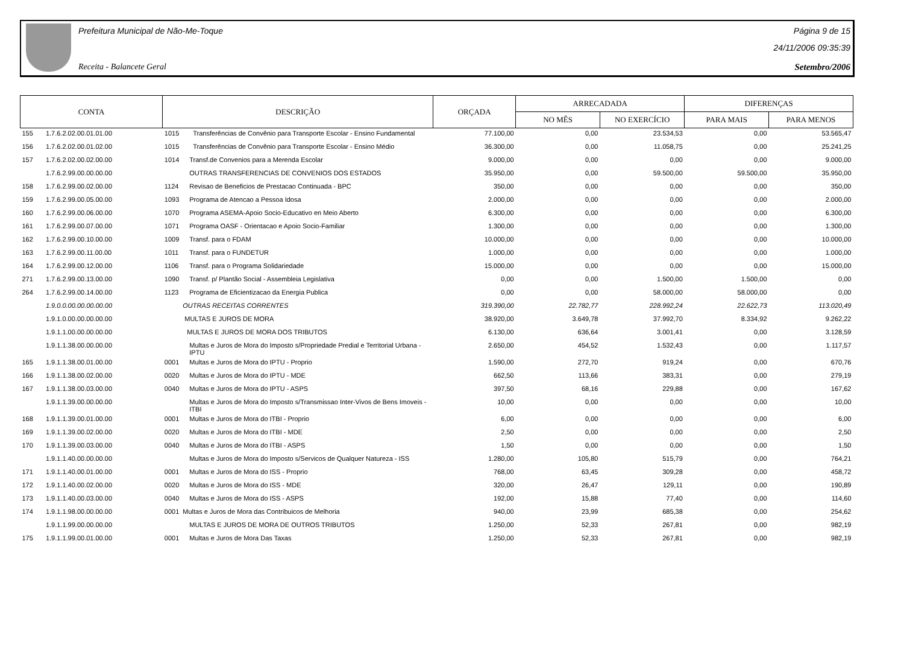Prefeitura Municipal de Não-Me-Toque
Receita - Balancete Geral
Página 9 de 15
24/11/2006 09:35:39
Setembro/2006
| CONTA | | DESCRIÇÃO | | ORÇADA | ARRECADADA | | DIFERENÇAS | |
| --- | --- | --- | --- | --- | --- | --- | --- | --- |
| | | | | | NO MÊS | NO EXERCÍCIO | PARA MAIS | PARA MENOS |
| 155 | 1.7.6.2.02.00.01.01.00 | 1015 | Transferências de Convênio para Transporte Escolar - Ensino Fundamental | 77.100,00 | 0,00 | 23.534,53 | 0,00 | 53.565,47 |
| 156 | 1.7.6.2.02.00.01.02.00 | 1015 | Transferências de Convênio para Transporte Escolar - Ensino Médio | 36.300,00 | 0,00 | 11.058,75 | 0,00 | 25.241,25 |
| 157 | 1.7.6.2.02.00.02.00.00 | 1014 | Transf.de Convenios para a Merenda Escolar | 9.000,00 | 0,00 | 0,00 | 0,00 | 9.000,00 |
| | 1.7.6.2.99.00.00.00.00 | | OUTRAS TRANSFERENCIAS DE CONVENIOS DOS ESTADOS | 35.950,00 | 0,00 | 59.500,00 | 59.500,00 | 35.950,00 |
| 158 | 1.7.6.2.99.00.02.00.00 | 1124 | Revisao de Beneficios de Prestacao Continuada - BPC | 350,00 | 0,00 | 0,00 | 0,00 | 350,00 |
| 159 | 1.7.6.2.99.00.05.00.00 | 1093 | Programa de Atencao a Pessoa Idosa | 2.000,00 | 0,00 | 0,00 | 0,00 | 2.000,00 |
| 160 | 1.7.6.2.99.00.06.00.00 | 1070 | Programa ASEMA-Apoio Socio-Educativo en Meio Aberto | 6.300,00 | 0,00 | 0,00 | 0,00 | 6.300,00 |
| 161 | 1.7.6.2.99.00.07.00.00 | 1071 | Programa OASF - Orientacao e Apoio Socio-Familiar | 1.300,00 | 0,00 | 0,00 | 0,00 | 1.300,00 |
| 162 | 1.7.6.2.99.00.10.00.00 | 1009 | Transf. para o FDAM | 10.000,00 | 0,00 | 0,00 | 0,00 | 10.000,00 |
| 163 | 1.7.6.2.99.00.11.00.00 | 1011 | Transf. para o FUNDETUR | 1.000,00 | 0,00 | 0,00 | 0,00 | 1.000,00 |
| 164 | 1.7.6.2.99.00.12.00.00 | 1106 | Transf. para o Programa Solidariedade | 15.000,00 | 0,00 | 0,00 | 0,00 | 15.000,00 |
| 271 | 1.7.6.2.99.00.13.00.00 | 1090 | Transf. p/ Plantão Social - Assembleia Legislativa | 0,00 | 0,00 | 1.500,00 | 1.500,00 | 0,00 |
| 264 | 1.7.6.2.99.00.14.00.00 | 1123 | Programa de Eficientizacao da Energia Publica | 0,00 | 0,00 | 58.000,00 | 58.000,00 | 0,00 |
| | 1.9.0.0.00.00.00.00.00 | | OUTRAS RECEITAS CORRENTES | 319.390,00 | 22.782,77 | 228.992,24 | 22.622,73 | 113.020,49 |
| | 1.9.1.0.00.00.00.00.00 | | MULTAS E JUROS DE MORA | 38.920,00 | 3.649,78 | 37.992,70 | 8.334,92 | 9.262,22 |
| | 1.9.1.1.00.00.00.00.00 | | MULTAS E JUROS DE MORA DOS TRIBUTOS | 6.130,00 | 636,64 | 3.001,41 | 0,00 | 3.128,59 |
| | 1.9.1.1.38.00.00.00.00 | | Multas e Juros de Mora do Imposto s/Propriedade Predial e Territorial Urbana - IPTU | 2.650,00 | 454,52 | 1.532,43 | 0,00 | 1.117,57 |
| 165 | 1.9.1.1.38.00.01.00.00 | 0001 | Multas e Juros de Mora do IPTU - Proprio | 1.590,00 | 272,70 | 919,24 | 0,00 | 670,76 |
| 166 | 1.9.1.1.38.00.02.00.00 | 0020 | Multas e Juros de Mora do IPTU - MDE | 662,50 | 113,66 | 383,31 | 0,00 | 279,19 |
| 167 | 1.9.1.1.38.00.03.00.00 | 0040 | Multas e Juros de Mora do IPTU - ASPS | 397,50 | 68,16 | 229,88 | 0,00 | 167,62 |
| | 1.9.1.1.39.00.00.00.00 | | Multas e Juros de Mora do Imposto s/Transmissao Inter-Vivos de Bens Imoveis - ITBI | 10,00 | 0,00 | 0,00 | 0,00 | 10,00 |
| 168 | 1.9.1.1.39.00.01.00.00 | 0001 | Multas e Juros de Mora do ITBI - Proprio | 6,00 | 0,00 | 0,00 | 0,00 | 6,00 |
| 169 | 1.9.1.1.39.00.02.00.00 | 0020 | Multas e Juros de Mora do ITBI - MDE | 2,50 | 0,00 | 0,00 | 0,00 | 2,50 |
| 170 | 1.9.1.1.39.00.03.00.00 | 0040 | Multas e Juros de Mora do ITBI - ASPS | 1,50 | 0,00 | 0,00 | 0,00 | 1,50 |
| | 1.9.1.1.40.00.00.00.00 | | Multas e Juros de Mora do Imposto s/Servicos de Qualquer Natureza - ISS | 1.280,00 | 105,80 | 515,79 | 0,00 | 764,21 |
| 171 | 1.9.1.1.40.00.01.00.00 | 0001 | Multas e Juros de Mora do ISS - Proprio | 768,00 | 63,45 | 309,28 | 0,00 | 458,72 |
| 172 | 1.9.1.1.40.00.02.00.00 | 0020 | Multas e Juros de Mora do ISS - MDE | 320,00 | 26,47 | 129,11 | 0,00 | 190,89 |
| 173 | 1.9.1.1.40.00.03.00.00 | 0040 | Multas e Juros de Mora do ISS - ASPS | 192,00 | 15,88 | 77,40 | 0,00 | 114,60 |
| 174 | 1.9.1.1.98.00.00.00.00 | 0001 | Multas e Juros de Mora das Contribuicos de Melhoria | 940,00 | 23,99 | 685,38 | 0,00 | 254,62 |
| | 1.9.1.1.99.00.00.00.00 | | MULTAS E JUROS DE MORA DE OUTROS TRIBUTOS | 1.250,00 | 52,33 | 267,81 | 0,00 | 982,19 |
| 175 | 1.9.1.1.99.00.01.00.00 | 0001 | Multas e Juros de Mora Das Taxas | 1.250,00 | 52,33 | 267,81 | 0,00 | 982,19 |